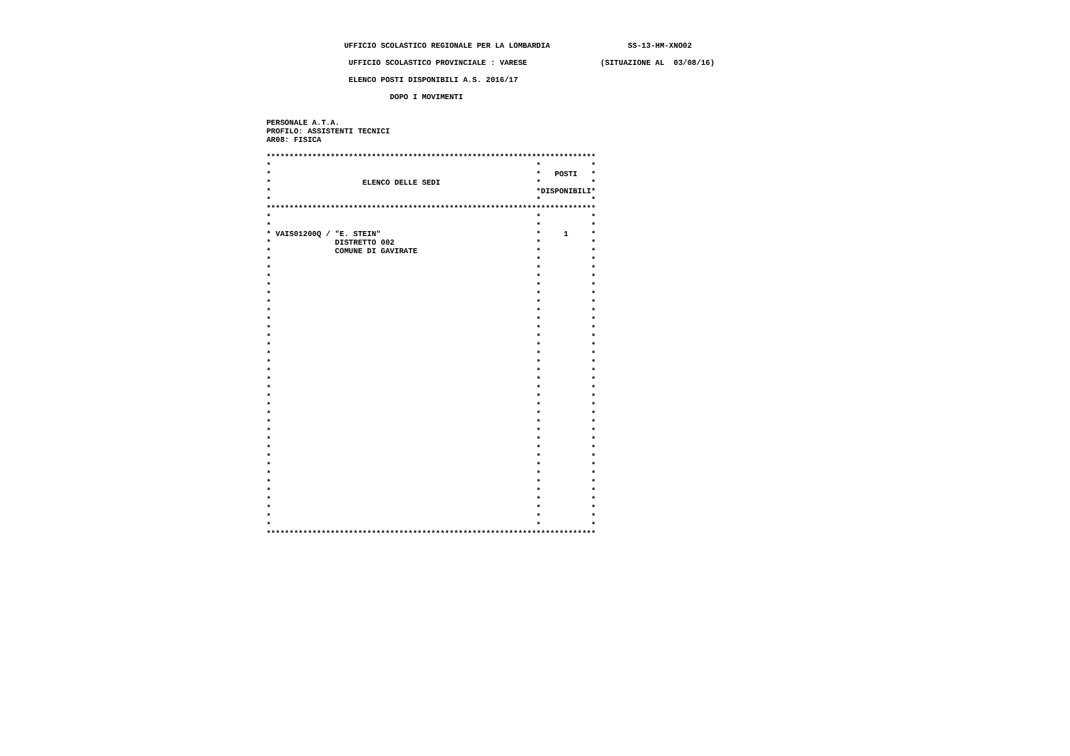UFFICIO SCOLASTICO REGIONALE PER LA LOMBARDIA                 SS-13-HM-XNO02

                   UFFICIO SCOLASTICO PROVINCIALE : VARESE                (SITUAZIONE AL  03/08/16)

                   ELENCO POSTI DISPONIBILI A.S. 2016/17

                            DOPO I MOVIMENTI


 PERSONALE A.T.A.
 PROFILO: ASSISTENTI TECNICI
 AR08: FISICA

 ************************************************************************
 *                                                          *           *
 *                                                          *   POSTI   *
 *                    ELENCO DELLE SEDI                     *           *
 *                                                          *DISPONIBILI*
 *                                                          *           *
 ************************************************************************
 *                                                          *           *
 *                                                          *           *
 * VAIS01200Q / "E. STEIN"                                  *     1     *
 *              DISTRETTO 002                               *           *
 *              COMUNE DI GAVIRATE                          *           *
 *                                                          *           *
 *                                                          *           *
 *                                                          *           *
 *                                                          *           *
 *                                                          *           *
 *                                                          *           *
 *                                                          *           *
 *                                                          *           *
 *                                                          *           *
 *                                                          *           *
 *                                                          *           *
 *                                                          *           *
 *                                                          *           *
 *                                                          *           *
 *                                                          *           *
 *                                                          *           *
 *                                                          *           *
 *                                                          *           *
 *                                                          *           *
 *                                                          *           *
 *                                                          *           *
 *                                                          *           *
 *                                                          *           *
 *                                                          *           *
 *                                                          *           *
 *                                                          *           *
 *                                                          *           *
 *                                                          *           *
 *                                                          *           *
 *                                                          *           *
 *                                                          *           *
 *                                                          *           *
 ************************************************************************